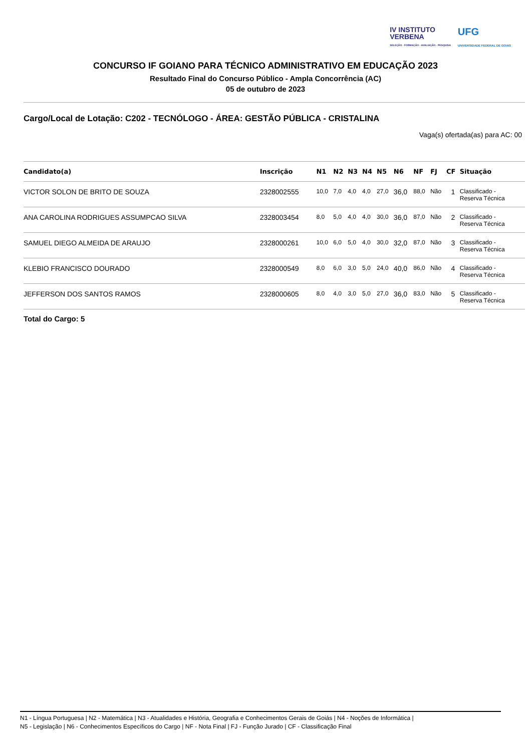IV INSTITUTO
VERBENA
SELEÇÃO · FORMAÇÃO · AVALIAÇÃO · PESQUISA
UFG
UNIVERSIDADE FEDERAL DE GOIÁS
CONCURSO IF GOIANO PARA TÉCNICO ADMINISTRATIVO EM EDUCAÇÃO 2023
Resultado Final do Concurso Público - Ampla Concorrência (AC)
05 de outubro de 2023
Cargo/Local de Lotação: C202 - TECNÓLOGO - ÁREA: GESTÃO PÚBLICA - CRISTALINA
Vaga(s) ofertada(as) para AC: 00
| Candidato(a) | Inscrição | N1 | N2 | N3 | N4 | N5 | N6 | NF | FJ | CF | Situação |
| --- | --- | --- | --- | --- | --- | --- | --- | --- | --- | --- | --- |
| VICTOR SOLON DE BRITO DE SOUZA | 2328002555 | 10,0 | 7,0 | 4,0 | 4,0 | 27,0 | 36,0 | 88,0 | Não | 1 | Classificado - Reserva Técnica |
| ANA CAROLINA RODRIGUES ASSUMPCAO SILVA | 2328003454 | 8,0 | 5,0 | 4,0 | 4,0 | 30,0 | 36,0 | 87,0 | Não | 2 | Classificado - Reserva Técnica |
| SAMUEL DIEGO ALMEIDA DE ARAUJO | 2328000261 | 10,0 | 6,0 | 5,0 | 4,0 | 30,0 | 32,0 | 87,0 | Não | 3 | Classificado - Reserva Técnica |
| KLEBIO FRANCISCO DOURADO | 2328000549 | 8,0 | 6,0 | 3,0 | 5,0 | 24,0 | 40,0 | 86,0 | Não | 4 | Classificado - Reserva Técnica |
| JEFFERSON DOS SANTOS RAMOS | 2328000605 | 8,0 | 4,0 | 3,0 | 5,0 | 27,0 | 36,0 | 83,0 | Não | 5 | Classificado - Reserva Técnica |
Total do Cargo: 5
N1 - Língua Portuguesa | N2 - Matemática | N3 - Atualidades e História, Geografia e Conhecimentos Gerais de Goiás | N4 - Noções de Informática |
N5 - Legislação | N6 - Conhecimentos Específicos do Cargo | NF - Nota Final | FJ - Função Jurado | CF - Classificação Final